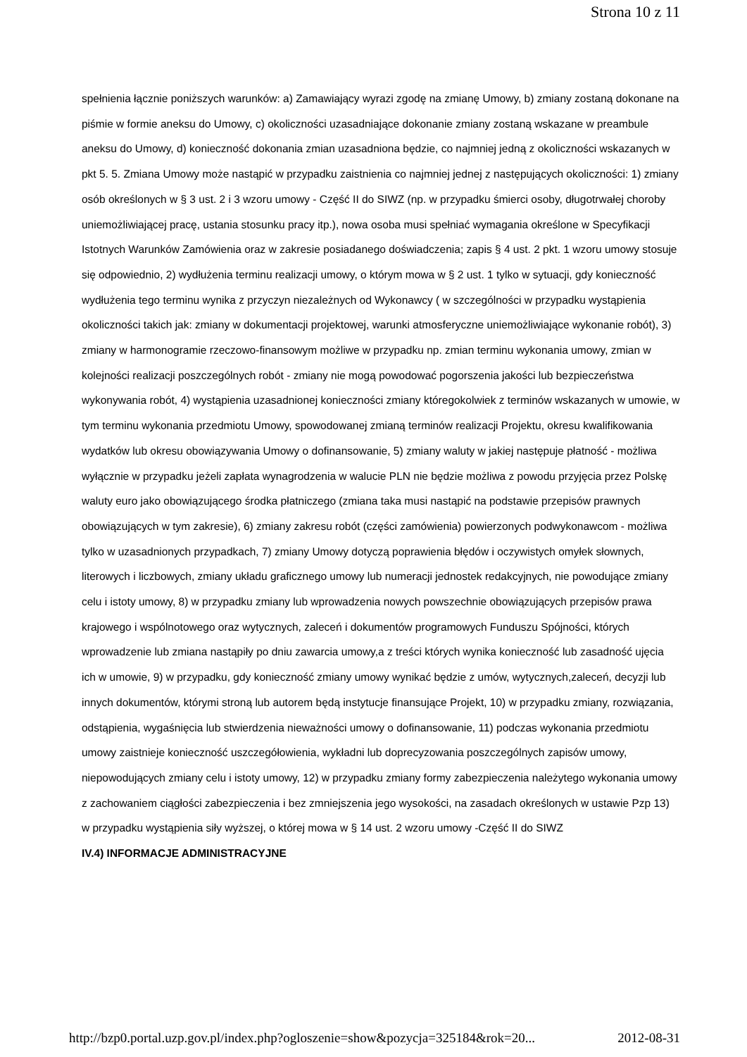Strona 10 z 11
spełnienia łącznie poniższych warunków: a) Zamawiający wyrazi zgodę na zmianę Umowy, b) zmiany zostaną dokonane na piśmie w formie aneksu do Umowy, c) okoliczności uzasadniające dokonanie zmiany zostaną wskazane w preambule aneksu do Umowy, d) konieczność dokonania zmian uzasadniona będzie, co najmniej jedną z okoliczności wskazanych w pkt 5. 5. Zmiana Umowy może nastąpić w przypadku zaistnienia co najmniej jednej z następujących okoliczności: 1) zmiany osób określonych w § 3 ust. 2 i 3 wzoru umowy - Część II do SIWZ (np. w przypadku śmierci osoby, długotrwałej choroby uniemożliwiającej pracę, ustania stosunku pracy itp.), nowa osoba musi spełniać wymagania określone w Specyfikacji Istotnych Warunków Zamówienia oraz w zakresie posiadanego doświadczenia; zapis § 4 ust. 2 pkt. 1 wzoru umowy stosuje się odpowiednio, 2) wydłużenia terminu realizacji umowy, o którym mowa w § 2 ust. 1 tylko w sytuacji, gdy konieczność wydłużenia tego terminu wynika z przyczyn niezależnych od Wykonawcy ( w szczególności w przypadku wystąpienia okoliczności takich jak: zmiany w dokumentacji projektowej, warunki atmosferyczne uniemożliwiające wykonanie robót), 3) zmiany w harmonogramie rzeczowo-finansowym możliwe w przypadku np. zmian terminu wykonania umowy, zmian w kolejności realizacji poszczególnych robót - zmiany nie mogą powodować pogorszenia jakości lub bezpieczeństwa wykonywania robót, 4) wystąpienia uzasadnionej konieczności zmiany któregokolwiek z terminów wskazanych w umowie, w tym terminu wykonania przedmiotu Umowy, spowodowanej zmianą terminów realizacji Projektu, okresu kwalifikowania wydatków lub okresu obowiązywania Umowy o dofinansowanie, 5) zmiany waluty w jakiej następuje płatność - możliwa wyłącznie w przypadku jeżeli zapłata wynagrodzenia w walucie PLN nie będzie możliwa z powodu przyjęcia przez Polskę waluty euro jako obowiązującego środka płatniczego (zmiana taka musi nastąpić na podstawie przepisów prawnych obowiązujących w tym zakresie), 6) zmiany zakresu robót (części zamówienia) powierzonych podwykonawcom - możliwa tylko w uzasadnionych przypadkach, 7) zmiany Umowy dotyczą poprawienia błędów i oczywistych omyłek słownych, literowych i liczbowych, zmiany układu graficznego umowy lub numeracji jednostek redakcyjnych, nie powodujące zmiany celu i istoty umowy, 8) w przypadku zmiany lub wprowadzenia nowych powszechnie obowiązujących przepisów prawa krajowego i wspólnotowego oraz wytycznych, zaleceń i dokumentów programowych Funduszu Spójności, których wprowadzenie lub zmiana nastąpiły po dniu zawarcia umowy,a z treści których wynika konieczność lub zasadność ujęcia ich w umowie, 9) w przypadku, gdy konieczność zmiany umowy wynikać będzie z umów, wytycznych,zaleceń, decyzji lub innych dokumentów, którymi stroną lub autorem będą instytucje finansujące Projekt, 10) w przypadku zmiany, rozwiązania, odstąpienia, wygaśnięcia lub stwierdzenia nieważności umowy o dofinansowanie, 11) podczas wykonania przedmiotu umowy zaistnieje konieczność uszczegółowienia, wykładni lub doprecyzowania poszczególnych zapisów umowy, niepowodujących zmiany celu i istoty umowy, 12) w przypadku zmiany formy zabezpieczenia należytego wykonania umowy z zachowaniem ciągłości zabezpieczenia i bez zmniejszenia jego wysokości, na zasadach określonych w ustawie Pzp 13) w przypadku wystąpienia siły wyższej, o której mowa w § 14 ust. 2 wzoru umowy -Część II do SIWZ
IV.4) INFORMACJE ADMINISTRACYJNE
http://bzp0.portal.uzp.gov.pl/index.php?ogloszenie=show&pozycja=325184&rok=20... 2012-08-31